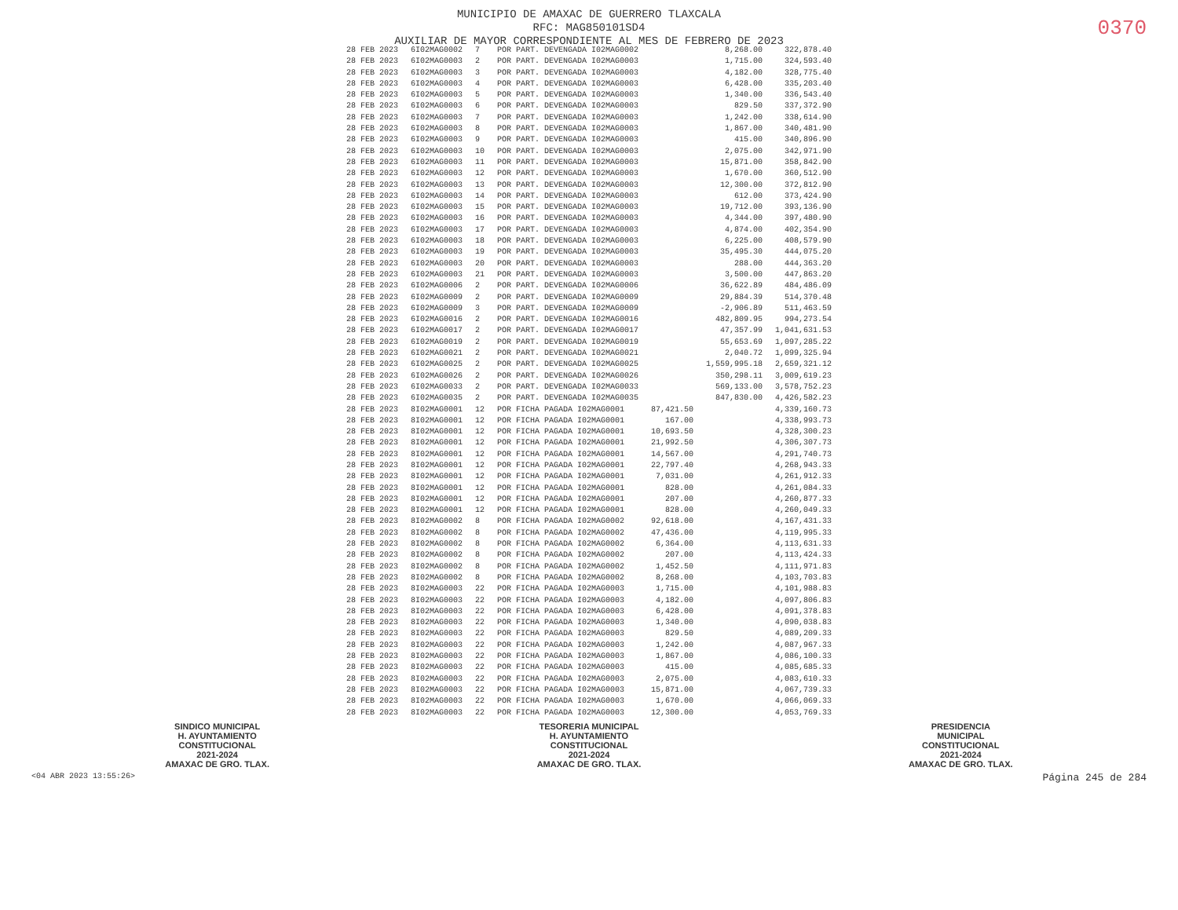MUNICIPIO DE AMAXAC DE GUERRERO TLAXCALA
RFC: MAG850101SD4
AUXILIAR DE MAYOR CORRESPONDIENTE AL MES DE FEBRERO DE 2023
0370
| 28 FEB 2023 | 6I02MAG0002 | 7 | POR PART. DEVENGADA I02MAG0002 | | 8,268.00 | 322,878.40 |
| 28 FEB 2023 | 6I02MAG0003 | 2 | POR PART. DEVENGADA I02MAG0003 | | 1,715.00 | 324,593.40 |
| 28 FEB 2023 | 6I02MAG0003 | 3 | POR PART. DEVENGADA I02MAG0003 | | 4,182.00 | 328,775.40 |
| 28 FEB 2023 | 6I02MAG0003 | 4 | POR PART. DEVENGADA I02MAG0003 | | 6,428.00 | 335,203.40 |
| 28 FEB 2023 | 6I02MAG0003 | 5 | POR PART. DEVENGADA I02MAG0003 | | 1,340.00 | 336,543.40 |
| 28 FEB 2023 | 6I02MAG0003 | 6 | POR PART. DEVENGADA I02MAG0003 | | 829.50 | 337,372.90 |
| 28 FEB 2023 | 6I02MAG0003 | 7 | POR PART. DEVENGADA I02MAG0003 | | 1,242.00 | 338,614.90 |
| 28 FEB 2023 | 6I02MAG0003 | 8 | POR PART. DEVENGADA I02MAG0003 | | 1,867.00 | 340,481.90 |
| 28 FEB 2023 | 6I02MAG0003 | 9 | POR PART. DEVENGADA I02MAG0003 | | 415.00 | 340,896.90 |
| 28 FEB 2023 | 6I02MAG0003 | 10 | POR PART. DEVENGADA I02MAG0003 | | 2,075.00 | 342,971.90 |
| 28 FEB 2023 | 6I02MAG0003 | 11 | POR PART. DEVENGADA I02MAG0003 | | 15,871.00 | 358,842.90 |
| 28 FEB 2023 | 6I02MAG0003 | 12 | POR PART. DEVENGADA I02MAG0003 | | 1,670.00 | 360,512.90 |
| 28 FEB 2023 | 6I02MAG0003 | 13 | POR PART. DEVENGADA I02MAG0003 | | 12,300.00 | 372,812.90 |
| 28 FEB 2023 | 6I02MAG0003 | 14 | POR PART. DEVENGADA I02MAG0003 | | 612.00 | 373,424.90 |
| 28 FEB 2023 | 6I02MAG0003 | 15 | POR PART. DEVENGADA I02MAG0003 | | 19,712.00 | 393,136.90 |
| 28 FEB 2023 | 6I02MAG0003 | 16 | POR PART. DEVENGADA I02MAG0003 | | 4,344.00 | 397,480.90 |
| 28 FEB 2023 | 6I02MAG0003 | 17 | POR PART. DEVENGADA I02MAG0003 | | 4,874.00 | 402,354.90 |
| 28 FEB 2023 | 6I02MAG0003 | 18 | POR PART. DEVENGADA I02MAG0003 | | 6,225.00 | 408,579.90 |
| 28 FEB 2023 | 6I02MAG0003 | 19 | POR PART. DEVENGADA I02MAG0003 | | 35,495.30 | 444,075.20 |
| 28 FEB 2023 | 6I02MAG0003 | 20 | POR PART. DEVENGADA I02MAG0003 | | 288.00 | 444,363.20 |
| 28 FEB 2023 | 6I02MAG0003 | 21 | POR PART. DEVENGADA I02MAG0003 | | 3,500.00 | 447,863.20 |
| 28 FEB 2023 | 6I02MAG0006 | 2 | POR PART. DEVENGADA I02MAG0006 | | 36,622.89 | 484,486.09 |
| 28 FEB 2023 | 6I02MAG0009 | 2 | POR PART. DEVENGADA I02MAG0009 | | 29,884.39 | 514,370.48 |
| 28 FEB 2023 | 6I02MAG0009 | 3 | POR PART. DEVENGADA I02MAG0009 | | -2,906.89 | 511,463.59 |
| 28 FEB 2023 | 6I02MAG0016 | 2 | POR PART. DEVENGADA I02MAG0016 | | 482,809.95 | 994,273.54 |
| 28 FEB 2023 | 6I02MAG0017 | 2 | POR PART. DEVENGADA I02MAG0017 | | 47,357.99 | 1,041,631.53 |
| 28 FEB 2023 | 6I02MAG0019 | 2 | POR PART. DEVENGADA I02MAG0019 | | 55,653.69 | 1,097,285.22 |
| 28 FEB 2023 | 6I02MAG0021 | 2 | POR PART. DEVENGADA I02MAG0021 | | 2,040.72 | 1,099,325.94 |
| 28 FEB 2023 | 6I02MAG0025 | 2 | POR PART. DEVENGADA I02MAG0025 | | 1,559,995.18 | 2,659,321.12 |
| 28 FEB 2023 | 6I02MAG0026 | 2 | POR PART. DEVENGADA I02MAG0026 | | 350,298.11 | 3,009,619.23 |
| 28 FEB 2023 | 6I02MAG0033 | 2 | POR PART. DEVENGADA I02MAG0033 | | 569,133.00 | 3,578,752.23 |
| 28 FEB 2023 | 6I02MAG0035 | 2 | POR PART. DEVENGADA I02MAG0035 | | 847,830.00 | 4,426,582.23 |
| 28 FEB 2023 | 8I02MAG0001 | 12 | POR FICHA PAGADA I02MAG0001 | 87,421.50 | | 4,339,160.73 |
| 28 FEB 2023 | 8I02MAG0001 | 12 | POR FICHA PAGADA I02MAG0001 | 167.00 | | 4,338,993.73 |
| 28 FEB 2023 | 8I02MAG0001 | 12 | POR FICHA PAGADA I02MAG0001 | 10,693.50 | | 4,328,300.23 |
| 28 FEB 2023 | 8I02MAG0001 | 12 | POR FICHA PAGADA I02MAG0001 | 21,992.50 | | 4,306,307.73 |
| 28 FEB 2023 | 8I02MAG0001 | 12 | POR FICHA PAGADA I02MAG0001 | 14,567.00 | | 4,291,740.73 |
| 28 FEB 2023 | 8I02MAG0001 | 12 | POR FICHA PAGADA I02MAG0001 | 22,797.40 | | 4,268,943.33 |
| 28 FEB 2023 | 8I02MAG0001 | 12 | POR FICHA PAGADA I02MAG0001 | 7,031.00 | | 4,261,912.33 |
| 28 FEB 2023 | 8I02MAG0001 | 12 | POR FICHA PAGADA I02MAG0001 | 828.00 | | 4,261,084.33 |
| 28 FEB 2023 | 8I02MAG0001 | 12 | POR FICHA PAGADA I02MAG0001 | 207.00 | | 4,260,877.33 |
| 28 FEB 2023 | 8I02MAG0001 | 12 | POR FICHA PAGADA I02MAG0001 | 828.00 | | 4,260,049.33 |
| 28 FEB 2023 | 8I02MAG0002 | 8 | POR FICHA PAGADA I02MAG0002 | 92,618.00 | | 4,167,431.33 |
| 28 FEB 2023 | 8I02MAG0002 | 8 | POR FICHA PAGADA I02MAG0002 | 47,436.00 | | 4,119,995.33 |
| 28 FEB 2023 | 8I02MAG0002 | 8 | POR FICHA PAGADA I02MAG0002 | 6,364.00 | | 4,113,631.33 |
| 28 FEB 2023 | 8I02MAG0002 | 8 | POR FICHA PAGADA I02MAG0002 | 207.00 | | 4,113,424.33 |
| 28 FEB 2023 | 8I02MAG0002 | 8 | POR FICHA PAGADA I02MAG0002 | 1,452.50 | | 4,111,971.83 |
| 28 FEB 2023 | 8I02MAG0002 | 8 | POR FICHA PAGADA I02MAG0002 | 8,268.00 | | 4,103,703.83 |
| 28 FEB 2023 | 8I02MAG0003 | 22 | POR FICHA PAGADA I02MAG0003 | 1,715.00 | | 4,101,988.83 |
| 28 FEB 2023 | 8I02MAG0003 | 22 | POR FICHA PAGADA I02MAG0003 | 4,182.00 | | 4,097,806.83 |
| 28 FEB 2023 | 8I02MAG0003 | 22 | POR FICHA PAGADA I02MAG0003 | 6,428.00 | | 4,091,378.83 |
| 28 FEB 2023 | 8I02MAG0003 | 22 | POR FICHA PAGADA I02MAG0003 | 1,340.00 | | 4,090,038.83 |
| 28 FEB 2023 | 8I02MAG0003 | 22 | POR FICHA PAGADA I02MAG0003 | 829.50 | | 4,089,209.33 |
| 28 FEB 2023 | 8I02MAG0003 | 22 | POR FICHA PAGADA I02MAG0003 | 1,242.00 | | 4,087,967.33 |
| 28 FEB 2023 | 8I02MAG0003 | 22 | POR FICHA PAGADA I02MAG0003 | 1,867.00 | | 4,086,100.33 |
| 28 FEB 2023 | 8I02MAG0003 | 22 | POR FICHA PAGADA I02MAG0003 | 415.00 | | 4,085,685.33 |
| 28 FEB 2023 | 8I02MAG0003 | 22 | POR FICHA PAGADA I02MAG0003 | 2,075.00 | | 4,083,610.33 |
| 28 FEB 2023 | 8I02MAG0003 | 22 | POR FICHA PAGADA I02MAG0003 | 15,871.00 | | 4,067,739.33 |
| 28 FEB 2023 | 8I02MAG0003 | 22 | POR FICHA PAGADA I02MAG0003 | 1,670.00 | | 4,066,069.33 |
| 28 FEB 2023 | 8I02MAG0003 | 22 | POR FICHA PAGADA I02MAG0003 | 12,300.00 | | 4,053,769.33 |
SINDICO MUNICIPAL
H. AYUNTAMIENTO
CONSTITUCIONAL
2021-2024
AMAXAC DE GRO. TLAX.
TESORERIA MUNICIPAL
H. AYUNTAMIENTO
CONSTITUCIONAL
2021-2024
AMAXAC DE GRO. TLAX.
PRESIDENCIA
MUNICIPAL
CONSTITUCIONAL
2021-2024
AMAXAC DE GRO. TLAX.
<04 ABR 2023 13:55:26> Página 245 de 284